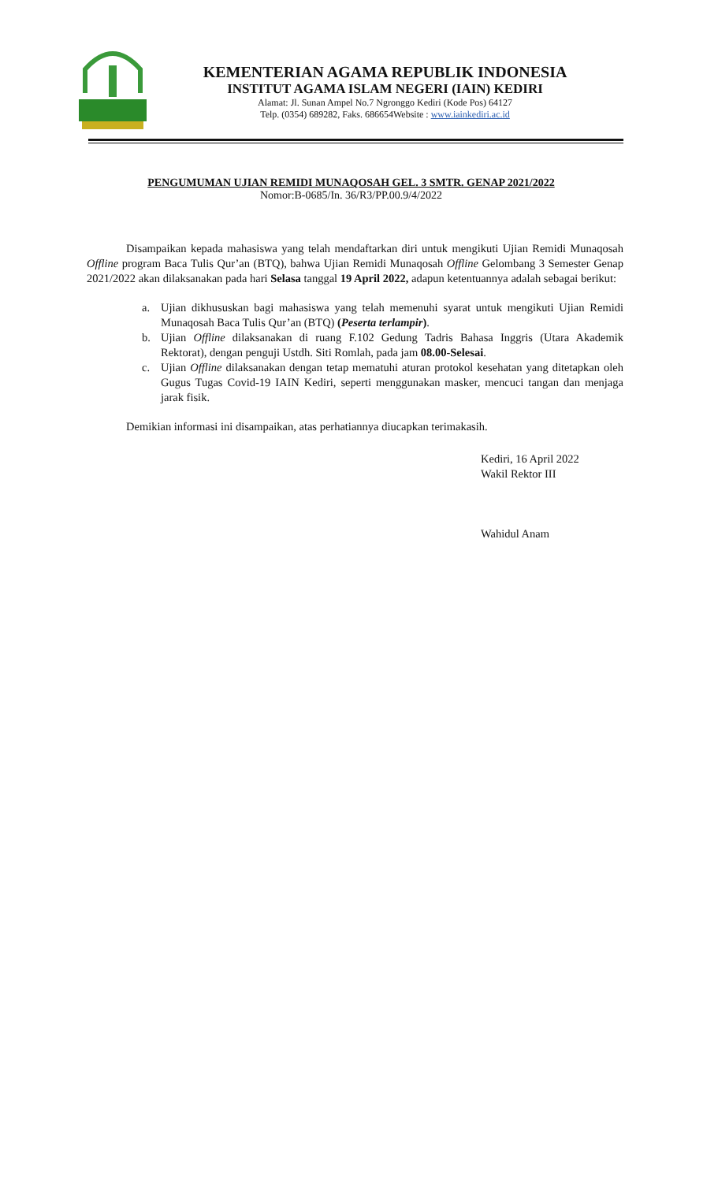KEMENTERIAN AGAMA REPUBLIK INDONESIA
INSTITUT AGAMA ISLAM NEGERI (IAIN) KEDIRI
Alamat: Jl. Sunan Ampel No.7 Ngronggo Kediri (Kode Pos) 64127
Telp. (0354) 689282, Faks. 686654Website : www.iainkediri.ac.id
PENGUMUMAN UJIAN REMIDI MUNAQOSAH GEL. 3 SMTR. GENAP 2021/2022
Nomor:B-0685/In. 36/R3/PP.00.9/4/2022
Disampaikan kepada mahasiswa yang telah mendaftarkan diri untuk mengikuti Ujian Remidi Munaqosah Offline program Baca Tulis Qur’an (BTQ), bahwa Ujian Remidi Munaqosah Offline Gelombang 3 Semester Genap 2021/2022 akan dilaksanakan pada hari Selasa tanggal 19 April 2022, adapun ketentuannya adalah sebagai berikut:
a. Ujian dikhususkan bagi mahasiswa yang telah memenuhi syarat untuk mengikuti Ujian Remidi Munaqosah Baca Tulis Qur’an (BTQ) (Peserta terlampir).
b. Ujian Offline dilaksanakan di ruang F.102 Gedung Tadris Bahasa Inggris (Utara Akademik Rektorat), dengan penguji Ustdh. Siti Romlah, pada jam 08.00-Selesai.
c. Ujian Offline dilaksanakan dengan tetap mematuhi aturan protokol kesehatan yang ditetapkan oleh Gugus Tugas Covid-19 IAIN Kediri, seperti menggunakan masker, mencuci tangan dan menjaga jarak fisik.
Demikian informasi ini disampaikan, atas perhatiannya diucapkan terimakasih.
Kediri, 16 April 2022
Wakil Rektor III
Wahidul Anam